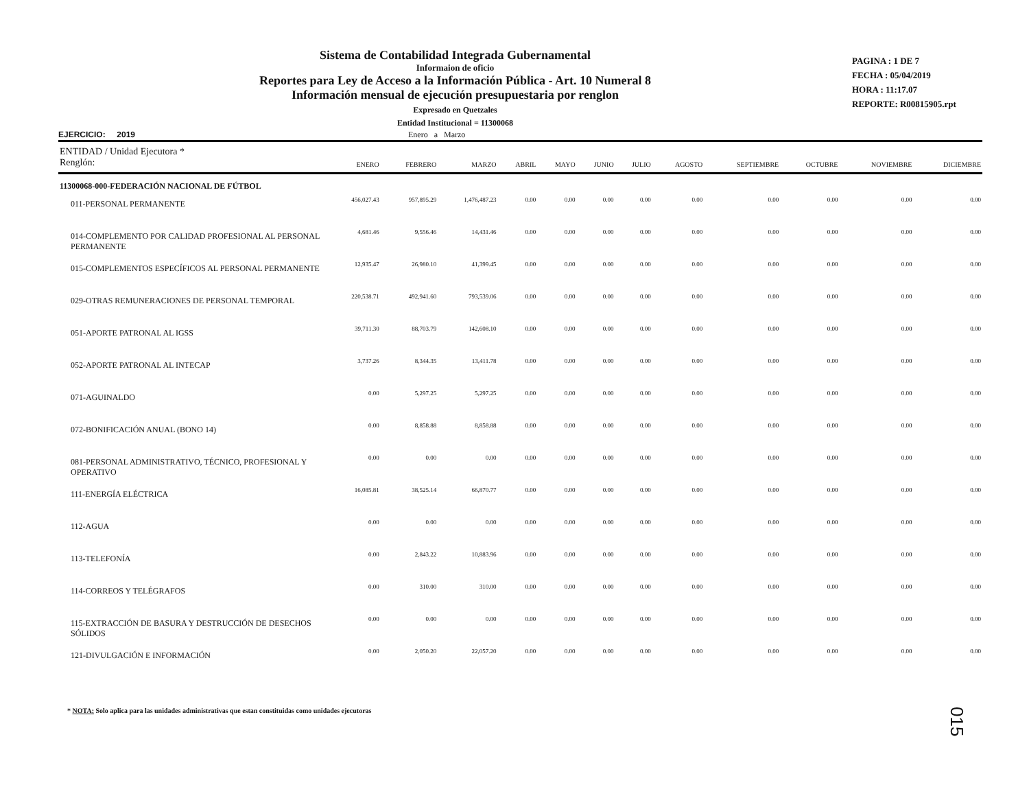Sistema de Contabilidad Integrada Gubernamental
Informaion de oficio
Reportes para Ley de Acceso a la Información Pública - Art. 10 Numeral 8
Información mensual de ejecución presupuestaria por renglon
Expresado en Quetzales
Entidad Institucional = 11300068
PAGINA : 1 DE 7
FECHA : 05/04/2019
HORA : 11:17.07
REPORTE: R00815905.rpt
EJERCICIO: 2019 Enero a Marzo
| ENTIDAD / Unidad Ejecutora * Renglón: | ENERO | FEBRERO | MARZO | ABRIL | MAYO | JUNIO | JULIO | AGOSTO | SEPTIEMBRE | OCTUBRE | NOVIEMBRE | DICIEMBRE |
| --- | --- | --- | --- | --- | --- | --- | --- | --- | --- | --- | --- | --- |
| 11300068-000-FEDERACIÓN NACIONAL DE FÚTBOL | | | | | | | | | | | | |
| 011-PERSONAL PERMANENTE | 456,027.43 | 957,895.29 | 1,476,487.23 | 0.00 | 0.00 | 0.00 | 0.00 | 0.00 | 0.00 | 0.00 | 0.00 | 0.00 |
| 014-COMPLEMENTO POR CALIDAD PROFESIONAL AL PERSONAL PERMANENTE | 4,681.46 | 9,556.46 | 14,431.46 | 0.00 | 0.00 | 0.00 | 0.00 | 0.00 | 0.00 | 0.00 | 0.00 | 0.00 |
| 015-COMPLEMENTOS ESPECÍFICOS AL PERSONAL PERMANENTE | 12,935.47 | 26,980.10 | 41,399.45 | 0.00 | 0.00 | 0.00 | 0.00 | 0.00 | 0.00 | 0.00 | 0.00 | 0.00 |
| 029-OTRAS REMUNERACIONES DE PERSONAL TEMPORAL | 220,538.71 | 492,941.60 | 793,539.06 | 0.00 | 0.00 | 0.00 | 0.00 | 0.00 | 0.00 | 0.00 | 0.00 | 0.00 |
| 051-APORTE PATRONAL AL IGSS | 39,711.30 | 88,703.79 | 142,608.10 | 0.00 | 0.00 | 0.00 | 0.00 | 0.00 | 0.00 | 0.00 | 0.00 | 0.00 |
| 052-APORTE PATRONAL AL INTECAP | 3,737.26 | 8,344.35 | 13,411.78 | 0.00 | 0.00 | 0.00 | 0.00 | 0.00 | 0.00 | 0.00 | 0.00 | 0.00 |
| 071-AGUINALDO | 0.00 | 5,297.25 | 5,297.25 | 0.00 | 0.00 | 0.00 | 0.00 | 0.00 | 0.00 | 0.00 | 0.00 | 0.00 |
| 072-BONIFICACIÓN ANUAL (BONO 14) | 0.00 | 8,858.88 | 8,858.88 | 0.00 | 0.00 | 0.00 | 0.00 | 0.00 | 0.00 | 0.00 | 0.00 | 0.00 |
| 081-PERSONAL ADMINISTRATIVO, TÉCNICO, PROFESIONAL Y OPERATIVO | 0.00 | 0.00 | 0.00 | 0.00 | 0.00 | 0.00 | 0.00 | 0.00 | 0.00 | 0.00 | 0.00 | 0.00 |
| 111-ENERGÍA ELÉCTRICA | 16,085.81 | 38,525.14 | 66,870.77 | 0.00 | 0.00 | 0.00 | 0.00 | 0.00 | 0.00 | 0.00 | 0.00 | 0.00 |
| 112-AGUA | 0.00 | 0.00 | 0.00 | 0.00 | 0.00 | 0.00 | 0.00 | 0.00 | 0.00 | 0.00 | 0.00 | 0.00 |
| 113-TELEFONÍA | 0.00 | 2,843.22 | 10,883.96 | 0.00 | 0.00 | 0.00 | 0.00 | 0.00 | 0.00 | 0.00 | 0.00 | 0.00 |
| 114-CORREOS Y TELÉGRAFOS | 0.00 | 310.00 | 310.00 | 0.00 | 0.00 | 0.00 | 0.00 | 0.00 | 0.00 | 0.00 | 0.00 | 0.00 |
| 115-EXTRACCIÓN DE BASURA Y DESTRUCCIÓN DE DESECHOS SÓLIDOS | 0.00 | 0.00 | 0.00 | 0.00 | 0.00 | 0.00 | 0.00 | 0.00 | 0.00 | 0.00 | 0.00 | 0.00 |
| 121-DIVULGACIÓN E INFORMACIÓN | 0.00 | 2,050.20 | 22,057.20 | 0.00 | 0.00 | 0.00 | 0.00 | 0.00 | 0.00 | 0.00 | 0.00 | 0.00 |
* NOTA: Solo aplica para las unidades administrativas que estan constituidas como unidades ejecutoras
015